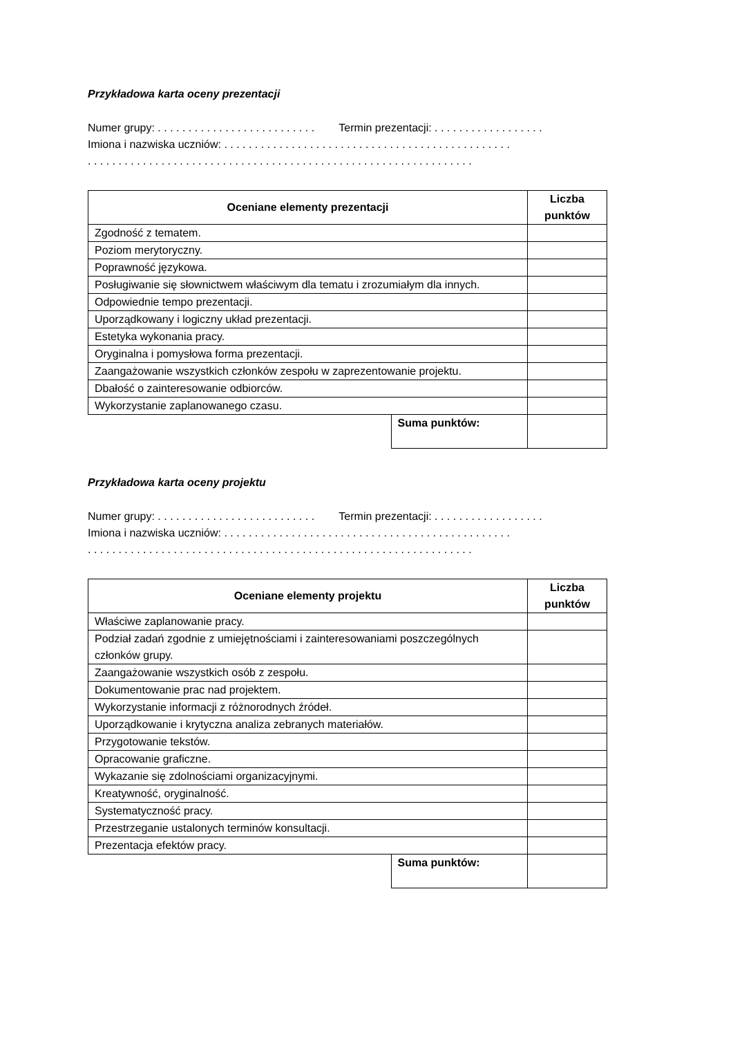Przykładowa karta oceny prezentacji
Numer grupy: . . . . . . . . . . . . . . . . . . . . . . . . . . Termin prezentacji: . . . . . . . . . . . . . . . . . .
Imiona i nazwiska uczniów: . . . . . . . . . . . . . . . . . . . . . . . . . . . . . . . . . . . . . . . . . . . . . . .
. . . . . . . . . . . . . . . . . . . . . . . . . . . . . . . . . . . . . . . . . . . . . . . . . . . . . . . . . . . . . . .
| Oceniane elementy prezentacji | | Liczba punktów |
| --- | --- | --- |
| Zgodność z tematem. | | |
| Poziom merytoryczny. | | |
| Poprawność językowa. | | |
| Posługiwanie się słownictwem właściwym dla tematu i zrozumiałym dla innych. | | |
| Odpowiednie tempo prezentacji. | | |
| Uporządkowany i logiczny układ prezentacji. | | |
| Estetyka wykonania pracy. | | |
| Oryginalna i pomysłowa forma prezentacji. | | |
| Zaangażowanie wszystkich członków zespołu w zaprezentowanie projektu. | | |
| Dbałość o zainteresowanie odbiorców. | | |
| Wykorzystanie zaplanowanego czasu. | | |
| | Suma punktów: | |
Przykładowa karta oceny projektu
Numer grupy: . . . . . . . . . . . . . . . . . . . . . . . . . . Termin prezentacji: . . . . . . . . . . . . . . . . . .
Imiona i nazwiska uczniów: . . . . . . . . . . . . . . . . . . . . . . . . . . . . . . . . . . . . . . . . . . . . . . .
. . . . . . . . . . . . . . . . . . . . . . . . . . . . . . . . . . . . . . . . . . . . . . . . . . . . . . . . . . . . . . .
| Oceniane elementy projektu | | Liczba punktów |
| --- | --- | --- |
| Właściwe zaplanowanie pracy. | | |
| Podział zadań zgodnie z umiejętnościami i zainteresowaniami poszczególnych członków grupy. | | |
| Zaangażowanie wszystkich osób z zespołu. | | |
| Dokumentowanie prac nad projektem. | | |
| Wykorzystanie informacji z różnorodnych źródeł. | | |
| Uporządkowanie i krytyczna analiza zebranych materiałów. | | |
| Przygotowanie tekstów. | | |
| Opracowanie graficzne. | | |
| Wykazanie się zdolnościami organizacyjnymi. | | |
| Kreatywność, oryginalność. | | |
| Systematyczność pracy. | | |
| Przestrzeganie ustalonych terminów konsultacji. | | |
| Prezentacja efektów pracy. | | |
| | Suma punktów: | |